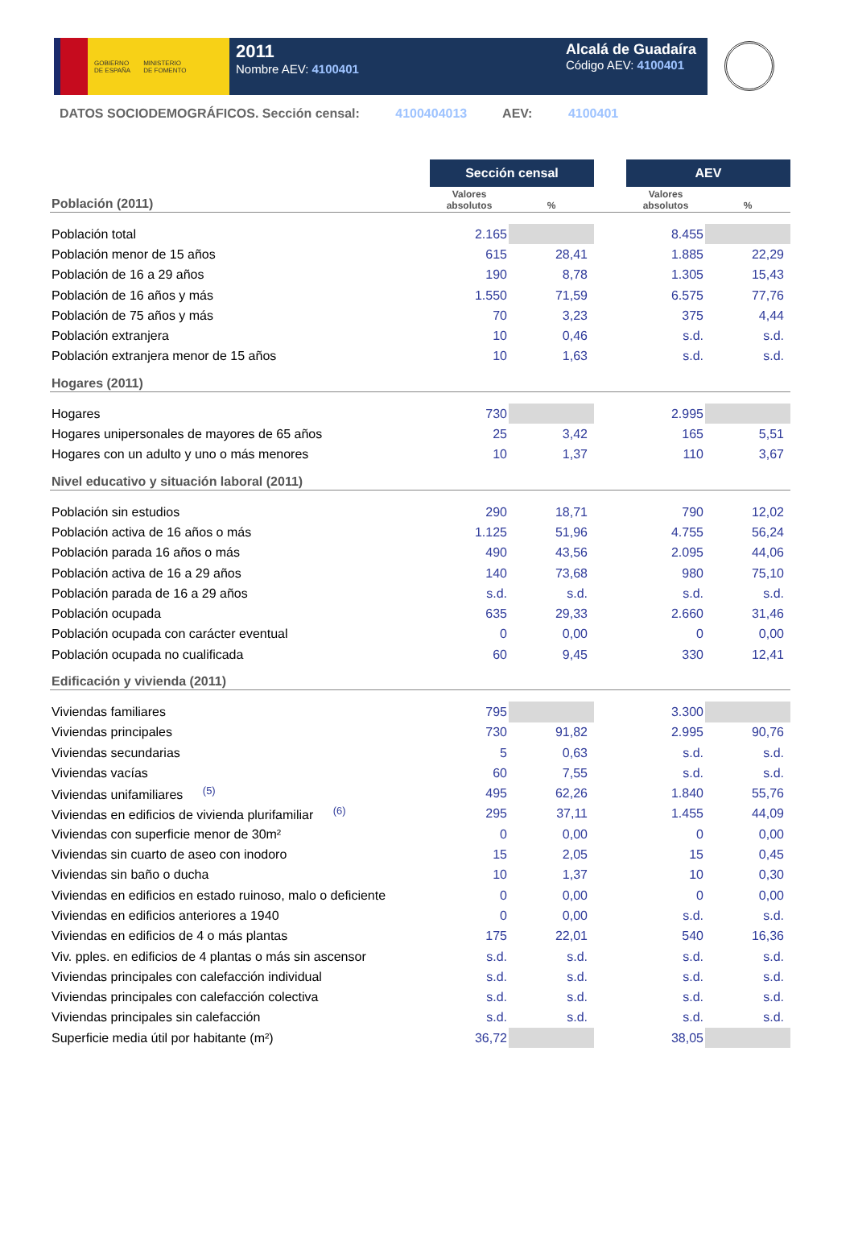GOBIERNO
DE ESPAÑA
MINISTERIO
DE FOMENTO
2011
Nombre AEV: 4100401
Alcalá de Guadaíra
Código AEV: 4100401
DATOS SOCIODEMOGRÁFICOS. Sección censal: 4100404013 AEV: 4100401
| | Sección censal | | | AEV | |
| Población (2011) | Valores absolutos | % | | Valores absolutos | % |
| Población total | 2.165 | | | 8.455 | |
| Población menor de 15 años | 615 | 28,41 | | 1.885 | 22,29 |
| Población de 16 a 29 años | 190 | 8,78 | | 1.305 | 15,43 |
| Población de 16 años y más | 1.550 | 71,59 | | 6.575 | 77,76 |
| Población de 75 años y más | 70 | 3,23 | | 375 | 4,44 |
| Población extranjera | 10 | 0,46 | | s.d. | s.d. |
| Población extranjera menor de 15 años | 10 | 1,63 | | s.d. | s.d. |
| Hogares (2011) | | | | | |
| Hogares | 730 | | | 2.995 | |
| Hogares unipersonales de mayores de 65 años | 25 | 3,42 | | 165 | 5,51 |
| Hogares con un adulto y uno o más menores | 10 | 1,37 | | 110 | 3,67 |
| Nivel educativo y situación laboral (2011) | | | | | |
| Población sin estudios | 290 | 18,71 | | 790 | 12,02 |
| Población activa de 16 años o más | 1.125 | 51,96 | | 4.755 | 56,24 |
| Población parada 16 años o más | 490 | 43,56 | | 2.095 | 44,06 |
| Población activa de 16 a 29 años | 140 | 73,68 | | 980 | 75,10 |
| Población parada de 16 a 29 años | s.d. | s.d. | | s.d. | s.d. |
| Población ocupada | 635 | 29,33 | | 2.660 | 31,46 |
| Población ocupada con carácter eventual | 0 | 0,00 | | 0 | 0,00 |
| Población ocupada no cualificada | 60 | 9,45 | | 330 | 12,41 |
| Edificación y vivienda (2011) | | | | | |
| Viviendas familiares | 795 | | | 3.300 | |
| Viviendas principales | 730 | 91,82 | | 2.995 | 90,76 |
| Viviendas secundarias | 5 | 0,63 | | s.d. | s.d. |
| Viviendas vacías | 60 | 7,55 | | s.d. | s.d. |
| Viviendas unifamiliares <sup>(5)</sup> | 495 | 62,26 | | 1.840 | 55,76 |
| Viviendas en edificios de vivienda plurifamiliar <sup>(6)</sup> | 295 | 37,11 | | 1.455 | 44,09 |
| Viviendas con superficie menor de 30m² | 0 | 0,00 | | 0 | 0,00 |
| Viviendas sin cuarto de aseo con inodoro | 15 | 2,05 | | 15 | 0,45 |
| Viviendas sin baño o ducha | 10 | 1,37 | | 10 | 0,30 |
| Viviendas en edificios en estado ruinoso, malo o deficiente | 0 | 0,00 | | 0 | 0,00 |
| Viviendas en edificios anteriores a 1940 | 0 | 0,00 | | s.d. | s.d. |
| Viviendas en edificios de 4 o más plantas | 175 | 22,01 | | 540 | 16,36 |
| Viv. pples. en edificios de 4 plantas o más sin ascensor | s.d. | s.d. | | s.d. | s.d. |
| Viviendas principales con calefacción individual | s.d. | s.d. | | s.d. | s.d. |
| Viviendas principales con calefacción colectiva | s.d. | s.d. | | s.d. | s.d. |
| Viviendas principales sin calefacción | s.d. | s.d. | | s.d. | s.d. |
| Superficie media útil por habitante (m²) | 36,72 | | | 38,05 | |